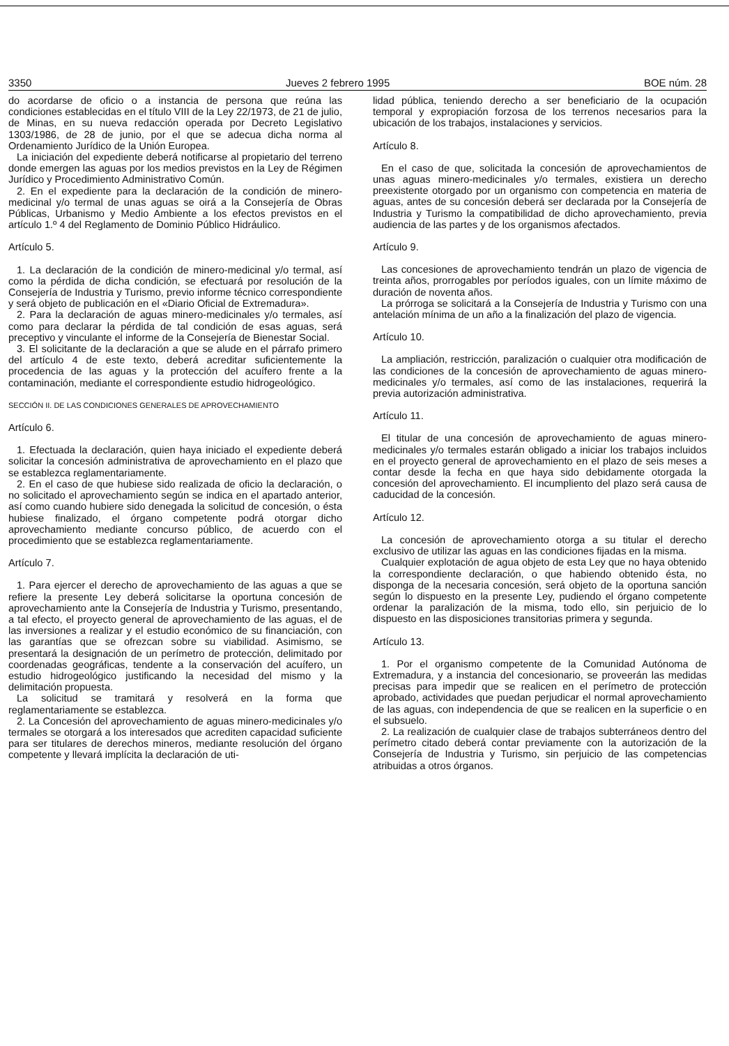3350 Jueves 2 febrero 1995 BOE núm. 28
do acordarse de oficio o a instancia de persona que reúna las condiciones establecidas en el título VIII de la Ley 22/1973, de 21 de julio, de Minas, en su nueva redacción operada por Decreto Legislativo 1303/1986, de 28 de junio, por el que se adecua dicha norma al Ordenamiento Jurídico de la Unión Europea.
La iniciación del expediente deberá notificarse al propietario del terreno donde emergen las aguas por los medios previstos en la Ley de Régimen Jurídico y Procedimiento Administrativo Común.
2. En el expediente para la declaración de la condición de minero-medicinal y/o termal de unas aguas se oirá a la Consejería de Obras Públicas, Urbanismo y Medio Ambiente a los efectos previstos en el artículo 1.º 4 del Reglamento de Dominio Público Hidráulico.
Artículo 5.
1. La declaración de la condición de minero-medicinal y/o termal, así como la pérdida de dicha condición, se efectuará por resolución de la Consejería de Industria y Turismo, previo informe técnico correspondiente y será objeto de publicación en el «Diario Oficial de Extremadura».
2. Para la declaración de aguas minero-medicinales y/o termales, así como para declarar la pérdida de tal condición de esas aguas, será preceptivo y vinculante el informe de la Consejería de Bienestar Social.
3. El solicitante de la declaración a que se alude en el párrafo primero del artículo 4 de este texto, deberá acreditar suficientemente la procedencia de las aguas y la protección del acuífero frente a la contaminación, mediante el correspondiente estudio hidrogeológico.
SECCIÓN II. DE LAS CONDICIONES GENERALES DE APROVECHAMIENTO
Artículo 6.
1. Efectuada la declaración, quien haya iniciado el expediente deberá solicitar la concesión administrativa de aprovechamiento en el plazo que se establezca reglamentariamente.
2. En el caso de que hubiese sido realizada de oficio la declaración, o no solicitado el aprovechamiento según se indica en el apartado anterior, así como cuando hubiere sido denegada la solicitud de concesión, o ésta hubiese finalizado, el órgano competente podrá otorgar dicho aprovechamiento mediante concurso público, de acuerdo con el procedimiento que se establezca reglamentariamente.
Artículo 7.
1. Para ejercer el derecho de aprovechamiento de las aguas a que se refiere la presente Ley deberá solicitarse la oportuna concesión de aprovechamiento ante la Consejería de Industria y Turismo, presentando, a tal efecto, el proyecto general de aprovechamiento de las aguas, el de las inversiones a realizar y el estudio económico de su financiación, con las garantías que se ofrezcan sobre su viabilidad. Asimismo, se presentará la designación de un perímetro de protección, delimitado por coordenadas geográficas, tendente a la conservación del acuífero, un estudio hidrogeológico justificando la necesidad del mismo y la delimitación propuesta.
La solicitud se tramitará y resolverá en la forma que reglamentariamente se establezca.
2. La Concesión del aprovechamiento de aguas minero-medicinales y/o termales se otorgará a los interesados que acrediten capacidad suficiente para ser titulares de derechos mineros, mediante resolución del órgano competente y llevará implícita la declaración de uti-
lidad pública, teniendo derecho a ser beneficiario de la ocupación temporal y expropiación forzosa de los terrenos necesarios para la ubicación de los trabajos, instalaciones y servicios.
Artículo 8.
En el caso de que, solicitada la concesión de aprovechamientos de unas aguas minero-medicinales y/o termales, existiera un derecho preexistente otorgado por un organismo con competencia en materia de aguas, antes de su concesión deberá ser declarada por la Consejería de Industria y Turismo la compatibilidad de dicho aprovechamiento, previa audiencia de las partes y de los organismos afectados.
Artículo 9.
Las concesiones de aprovechamiento tendrán un plazo de vigencia de treinta años, prorrogables por períodos iguales, con un límite máximo de duración de noventa años.
La prórroga se solicitará a la Consejería de Industria y Turismo con una antelación mínima de un año a la finalización del plazo de vigencia.
Artículo 10.
La ampliación, restricción, paralización o cualquier otra modificación de las condiciones de la concesión de aprovechamiento de aguas minero-medicinales y/o termales, así como de las instalaciones, requerirá la previa autorización administrativa.
Artículo 11.
El titular de una concesión de aprovechamiento de aguas minero-medicinales y/o termales estarán obligado a iniciar los trabajos incluidos en el proyecto general de aprovechamiento en el plazo de seis meses a contar desde la fecha en que haya sido debidamente otorgada la concesión del aprovechamiento. El incumpliento del plazo será causa de caducidad de la concesión.
Artículo 12.
La concesión de aprovechamiento otorga a su titular el derecho exclusivo de utilizar las aguas en las condiciones fijadas en la misma.
Cualquier explotación de agua objeto de esta Ley que no haya obtenido la correspondiente declaración, o que habiendo obtenido ésta, no disponga de la necesaria concesión, será objeto de la oportuna sanción según lo dispuesto en la presente Ley, pudiendo el órgano competente ordenar la paralización de la misma, todo ello, sin perjuicio de lo dispuesto en las disposiciones transitorias primera y segunda.
Artículo 13.
1. Por el organismo competente de la Comunidad Autónoma de Extremadura, y a instancia del concesionario, se proveerán las medidas precisas para impedir que se realicen en el perímetro de protección aprobado, actividades que puedan perjudicar el normal aprovechamiento de las aguas, con independencia de que se realicen en la superficie o en el subsuelo.
2. La realización de cualquier clase de trabajos subterráneos dentro del perímetro citado deberá contar previamente con la autorización de la Consejería de Industria y Turismo, sin perjuicio de las competencias atribuidas a otros órganos.